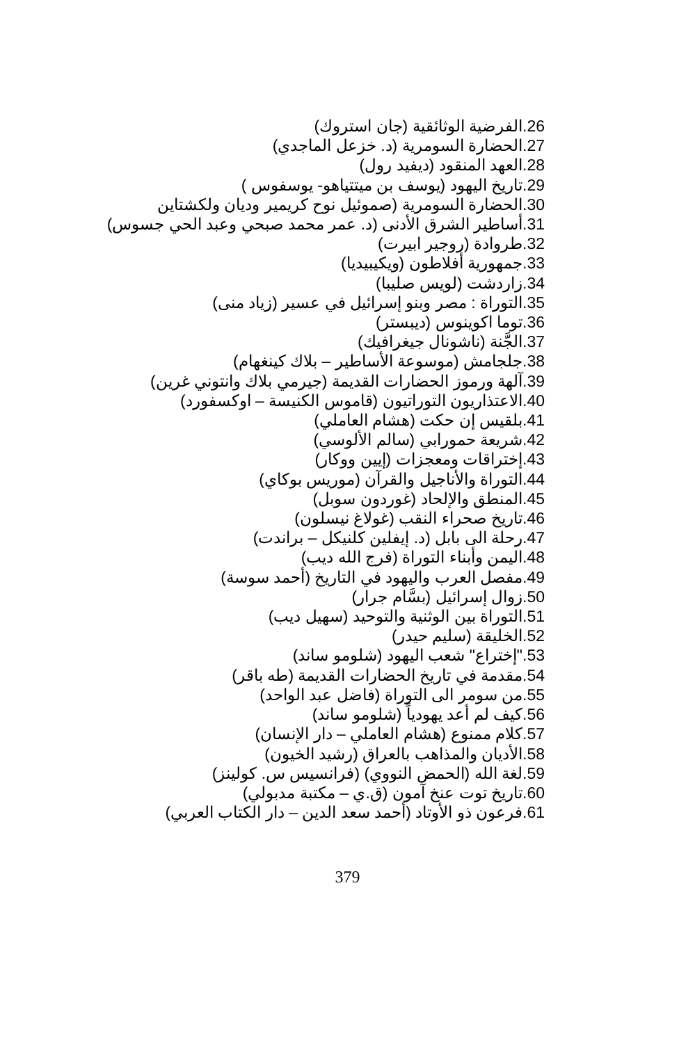26.الفرضية الوثائقية (جان استروك)
27.الحضارة السومرية (د. خزعل الماجدي)
28.العهد المنقود (ديفيد رول)
29.تاريخ اليهود (يوسف بن ميتتياهو- يوسفوس )
30.الحضارة السومرية (صموئيل نوح كريمير وديان ولكشتاين
31.أساطير الشرق الأدنى (د. عمر محمد صبحي وعبد الحي جسوس)
32.طروادة (روجير ابيرت)
33.جمهورية أفلاطون (ويكيبيديا)
34.زاردشت (لويس صليبا)
35.التوراة : مصر وبنو إسرائيل في عسير (زياد منى)
36.توما اكوينوس (ديبستر)
37.الجَّنة (ناشونال جيغرافيك)
38.جلجامش (موسوعة الأساطير – بلاك كينغهام)
39.آلهة ورموز الحضارات القديمة (جيرمي بلاك وانتوني غرين)
40.الاعتذاريون التوراتيون (قاموس الكنيسة – اوكسفورد)
41.بلقيس إن حكت (هشام العاملي)
42.شريعة حمورابي (سالم الألوسي)
43.إختراقات ومعجزات (إيين ووكار)
44.التوراة والأناجيل والقرآن (موريس بوكاي)
45.المنطق والإلحاد (غوردون سوبل)
46.تاريخ صحراء النقب (غولاغ نيسلون)
47.رحلة الى بابل (د. إيفلين كلنيكل – براندت)
48.اليمن وأبناء التوراة (فرج الله ديب)
49.مفصل العرب واليهود في التاريخ (أحمد سوسة)
50.زوال إسرائيل (بسَّام جرار)
51.التوراة بين الوثنية والتوحيد (سهيل ديب)
52.الخليقة (سليم حيدر)
53."إختراع" شعب اليهود (شلومو ساند)
54.مقدمة في تاريخ الحضارات القديمة (طه باقر)
55.من سومر الى التوراة (فاضل عبد الواحد)
56.كيف لم أعد يهودياً (شلومو ساند)
57.كلام ممنوع (هشام العاملي – دار الإنسان)
58.الأديان والمذاهب بالعراق (رشيد الخيون)
59.لغة الله (الحمض النووي) (فرانسيس س. كولينز)
60.تاريخ توت عنخ آمون (ق.ي – مكتبة مدبولي)
61.فرعون ذو الأوتاد (أحمد سعد الدين – دار الكتاب العربي)
379